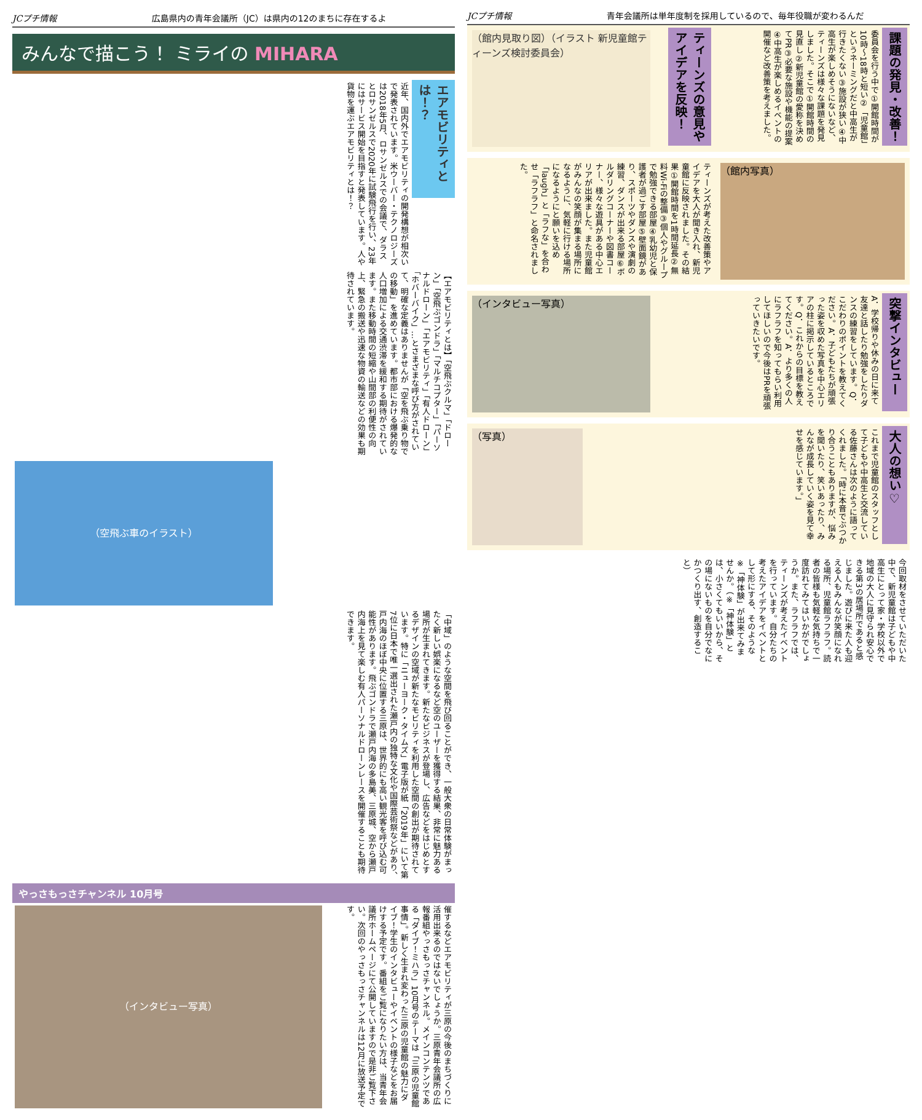JCプチ情報 広島県内の青年会議所（JC）は県内の12のまちに存在するよ
みんなで描こう！ ミライの MIHARA
エアモビリティとは！？
近年、国内外でエアモビリティの開発構想が相次いで発表されています。米ウーバー・テクノロジーズは2018年5月、ロサンゼルスでの会議で、ダラスとロサンゼルスで2020年に試験飛行を行い、23年にはサービス開始を目指すと発表しています。人や貨物を運ぶエアモビリティとは！？
【エアモビリティとは】「空飛ぶクルマ」「ドローン」「空飛ぶゴンドラ」「マルチコプター」「パーソナルドローン」「エアモビリティ」「有人ドローン」「ホバーバイク」…とさまざまな呼び方がされていて、明確な定義はありませんが「空を飛ぶ乗り物での移動」を進めています。都市部における爆発的な人口増加による交通渋滞を緩和する期待がされています。また移動時間の短縮や山間部の利便性の向上、緊急の搬送や迅速な物資の輸送などの効果も期待されています。
（空飛ぶ車のイラスト）
「中域」のような空間を飛び回ることができ、一般大衆の日常体験がまったく新しい娯楽になるなど空のユーザーを獲得する結果、非常に魅力ある場所が生まれてきます。新たなビジネスが登場し、広告などをはじめとするデザインの空域が新たなモビリティを利用した空間の創出が期待されています。特に「ニューヨーク・タイムズ」電子版が紙「2019年」にいて第7位に日本で唯一選出された瀬戸内の独特な文化や国際芸術祭などがあり、戸内海のほぼ中央に位置する三原は、世界的にも高い観光客を呼び込む可能性があります。飛ぶゴンドラで瀬戸内海の多島美、三原城、空から瀬戸内海上を見て楽しむ有人パーソナルドローンレースを開催することも期待できます。
やっさもっさチャンネル 10月号
（インタビュー写真）
催するなどエアモビリティが三原の今後のまちづくりに活用出来るのではないでしょうか。三原青年会議所の広報番組やっさもっさチャンネル。メインコンテンツである「ダイブ！ミハラ」10月号のテーマは「三原の児童館事情」。新しく生まれ変わった三原の児童館の魅力にダイブ！学生のインタビューやイベントの様子などをお届けする予定です。番組をご覧になりたい方は、当青年会議所ホームページにて公開していますので是非ご覧下さい。次回のやっさもっさチャンネルは12月に放送予定です。
JCプチ情報 青年会議所は単年度制を採用しているので、毎年役職が変わるんだ
課題の発見・改善！
委員会を行う中で①開館時間が10時～18時と短い②「児童館」というネーミングだと中高生が行きたくない③施設が狭い④中高生が楽しめそうにないなど、ティーンズは様々な課題を発見しました。そこで①開館時間の見直し②新児童館の愛称を決めてPR③必要な施設や機能の提案④中高生が楽しめるイベントの開催など改善策を考えました。
ティーンズの意見やアイデアを反映！
（館内見取り図）（イラスト 新児童館ティーンズ検討委員会）
（館内写真）
ティーンズが考えた改善策やアイデアを大人が聞き入れ、新児童館に反映されました。その結果①開館時間を1時間延長②無料Wi-Fiの整備③個人やグループで勉強できる部屋④乳幼児と保護者が過ごす部屋⑤壁面鏡があり、スポーツやダンスや演劇の練習、ダンスが出来る部屋⑥ボルダリングコーナーや図書コーナー、様々な遊具がある中心エリアが出来ました。また児童館がみんなの笑顔が集まる場所になるように、気軽に行ける場所になるようにと願いを込め「laugh」と「ラフな」を合わせ「ラフラフ」と命名されました。
突撃インタビュー
A．学校帰りや休みの日に来て友達と話したり勉強をしたりダンスの練習をしています。Q．こだわりのポイントを教えてください。A．子どもたちが頑張った姿を収めた写真を中心エリアの柱に掲示しているところです。Q．これからの目標を教えてください。A．より多くの人にラフラフを知ってもらい利用してほしいので今後はPRを頑張っていきたいです。
（インタビュー写真）
大人の想い♡
これまで児童館のスタッフとして子どもや中高生と交流している佐藤さんは次のように語ってくれました。「時に本音でぶつかり合うこともありますが、悩みを聞いたり、笑いあったり、みんなが成長していく姿を見て幸せを感じています。」
（写真）
今回取材をさせていただいた中で、新児童館は子どもや中高生にとって家・学校以外で地域の大人に見守られ安心できる第3の居場所であると感じました。遊びに来た人も迎える人もみんなが笑顔になれる場所、児童館ラフラフ。読者の皆様も気軽な気持ちで一度訪れてみてはいかがでしょうか。また、ラフラフでは、ティーンズが考えたイベントを行っています。自分たちの考えたアイデアをイベントとして形にする、そのような※「神体験」が出来てみませんか。（※「神体験」とは、小さくてもいいから、その場にないものを自分でなにかつくり出す、創造すること）